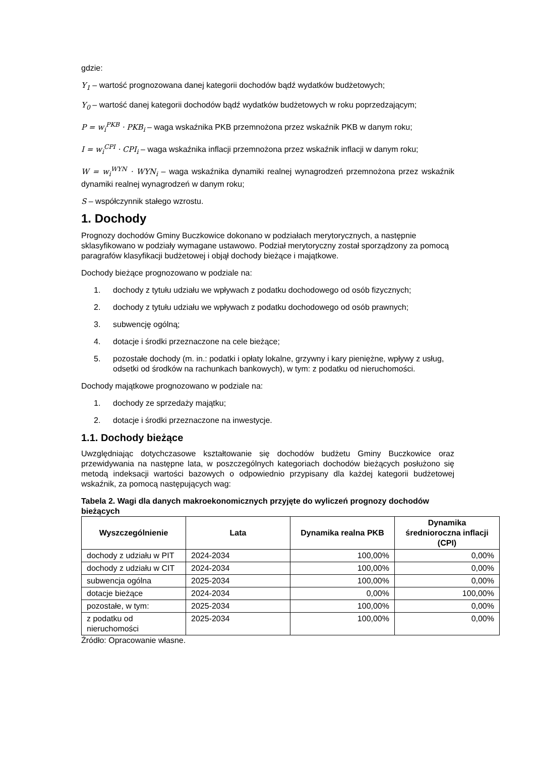gdzie:
Y<sub>1</sub> – wartość prognozowana danej kategorii dochodów bądź wydatków budżetowych;
Y<sub>0</sub> – wartość danej kategorii dochodów bądź wydatków budżetowych w roku poprzedzającym;
P = w<sub>i</sub><sup>PKB</sup> · PKB<sub>i</sub> – waga wskaźnika PKB przemnożona przez wskaźnik PKB w danym roku;
I = w<sub>i</sub><sup>CPI</sup> · CPI<sub>i</sub> – waga wskaźnika inflacji przemnożona przez wskaźnik inflacji w danym roku;
W = w<sub>i</sub><sup>WYN</sup> · WYN<sub>i</sub> – waga wskaźnika dynamiki realnej wynagrodzeń przemnożona przez wskaźnik dynamiki realnej wynagrodzeń w danym roku;
S – współczynnik stałego wzrostu.
1. Dochody
Prognozy dochodów Gminy Buczkowice dokonano w podziałach merytorycznych, a następnie sklasyfikowano w podziały wymagane ustawowo. Podział merytoryczny został sporządzony za pomocą paragrafów klasyfikacji budżetowej i objął dochody bieżące i majątkowe.
Dochody bieżące prognozowano w podziale na:
1. dochody z tytułu udziału we wpływach z podatku dochodowego od osób fizycznych;
2. dochody z tytułu udziału we wpływach z podatku dochodowego od osób prawnych;
3. subwencję ogólną;
4. dotacje i środki przeznaczone na cele bieżące;
5. pozostałe dochody (m. in.: podatki i opłaty lokalne, grzywny i kary pieniężne, wpływy z usług, odsetki od środków na rachunkach bankowych), w tym: z podatku od nieruchomości.
Dochody majątkowe prognozowano w podziale na:
1. dochody ze sprzedaży majątku;
2. dotacje i środki przeznaczone na inwestycje.
1.1. Dochody bieżące
Uwzględniając dotychczasowe kształtowanie się dochodów budżetu Gminy Buczkowice oraz przewidywania na następne lata, w poszczególnych kategoriach dochodów bieżących posłużono się metodą indeksacji wartości bazowych o odpowiednio przypisany dla każdej kategorii budżetowej wskaźnik, za pomocą następujących wag:
Tabela 2. Wagi dla danych makroekonomicznych przyjęte do wyliczeń prognozy dochodów bieżących
| Wyszczególnienie | Lata | Dynamika realna PKB | Dynamika średnioroczna inflacji (CPI) |
| --- | --- | --- | --- |
| dochody z udziału w PIT | 2024-2034 | 100,00% | 0,00% |
| dochody z udziału w CIT | 2024-2034 | 100,00% | 0,00% |
| subwencja ogólna | 2025-2034 | 100,00% | 0,00% |
| dotacje bieżące | 2024-2034 | 0,00% | 100,00% |
| pozostałe, w tym: | 2025-2034 | 100,00% | 0,00% |
| z podatku od nieruchomości | 2025-2034 | 100,00% | 0,00% |
Źródło: Opracowanie własne.